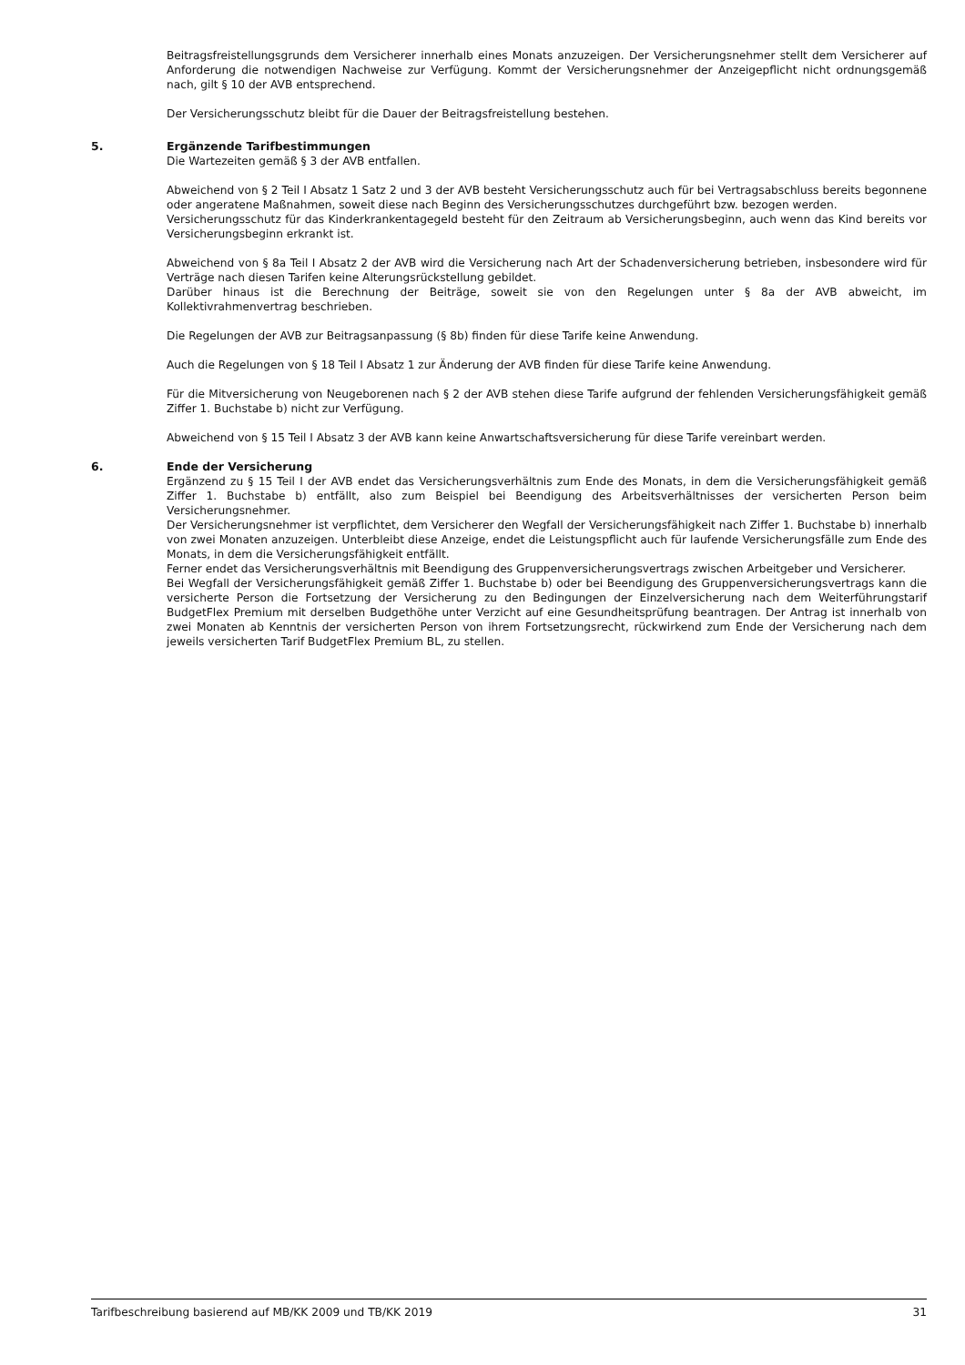Beitragsfreistellungsgrunds dem Versicherer innerhalb eines Monats anzuzeigen. Der Versicherungsnehmer stellt dem Versicherer auf Anforderung die notwendigen Nachweise zur Verfügung. Kommt der Versicherungsnehmer der Anzeigepflicht nicht ordnungsgemäß nach, gilt § 10 der AVB entsprechend.
Der Versicherungsschutz bleibt für die Dauer der Beitragsfreistellung bestehen.
5. Ergänzende Tarifbestimmungen
Die Wartezeiten gemäß § 3 der AVB entfallen.
Abweichend von § 2 Teil I Absatz 1 Satz 2 und 3 der AVB besteht Versicherungsschutz auch für bei Vertragsabschluss bereits begonnene oder angeratene Maßnahmen, soweit diese nach Beginn des Versicherungsschutzes durchgeführt bzw. bezogen werden.
Versicherungsschutz für das Kinderkrankentagegeld besteht für den Zeitraum ab Versicherungsbeginn, auch wenn das Kind bereits vor Versicherungsbeginn erkrankt ist.
Abweichend von § 8a Teil I Absatz 2 der AVB wird die Versicherung nach Art der Schadenversicherung betrieben, insbesondere wird für Verträge nach diesen Tarifen keine Alterungsrückstellung gebildet.
Darüber hinaus ist die Berechnung der Beiträge, soweit sie von den Regelungen unter § 8a der AVB abweicht, im Kollektivrahmenvertrag beschrieben.
Die Regelungen der AVB zur Beitragsanpassung (§ 8b) finden für diese Tarife keine Anwendung.
Auch die Regelungen von § 18 Teil I Absatz 1 zur Änderung der AVB finden für diese Tarife keine Anwendung.
Für die Mitversicherung von Neugeborenen nach § 2 der AVB stehen diese Tarife aufgrund der fehlenden Versicherungsfähigkeit gemäß Ziffer 1. Buchstabe b) nicht zur Verfügung.
Abweichend von § 15 Teil I Absatz 3 der AVB kann keine Anwartschaftsversicherung für diese Tarife vereinbart werden.
6. Ende der Versicherung
Ergänzend zu § 15 Teil I der AVB endet das Versicherungsverhältnis zum Ende des Monats, in dem die Versicherungsfähigkeit gemäß Ziffer 1. Buchstabe b) entfällt, also zum Beispiel bei Beendigung des Arbeitsverhältnisses der versicherten Person beim Versicherungsnehmer.
Der Versicherungsnehmer ist verpflichtet, dem Versicherer den Wegfall der Versicherungsfähigkeit nach Ziffer 1. Buchstabe b) innerhalb von zwei Monaten anzuzeigen. Unterbleibt diese Anzeige, endet die Leistungspflicht auch für laufende Versicherungsfälle zum Ende des Monats, in dem die Versicherungsfähigkeit entfällt.
Ferner endet das Versicherungsverhältnis mit Beendigung des Gruppenversicherungsvertrags zwischen Arbeitgeber und Versicherer.
Bei Wegfall der Versicherungsfähigkeit gemäß Ziffer 1. Buchstabe b) oder bei Beendigung des Gruppenversicherungsvertrags kann die versicherte Person die Fortsetzung der Versicherung zu den Bedingungen der Einzelversicherung nach dem Weiterführungstarif BudgetFlex Premium mit derselben Budgethöhe unter Verzicht auf eine Gesundheitsprüfung beantragen. Der Antrag ist innerhalb von zwei Monaten ab Kenntnis der versicherten Person von ihrem Fortsetzungsrecht, rückwirkend zum Ende der Versicherung nach dem jeweils versicherten Tarif BudgetFlex Premium BL, zu stellen.
Tarifbeschreibung basierend auf MB/KK 2009 und TB/KK 2019 31